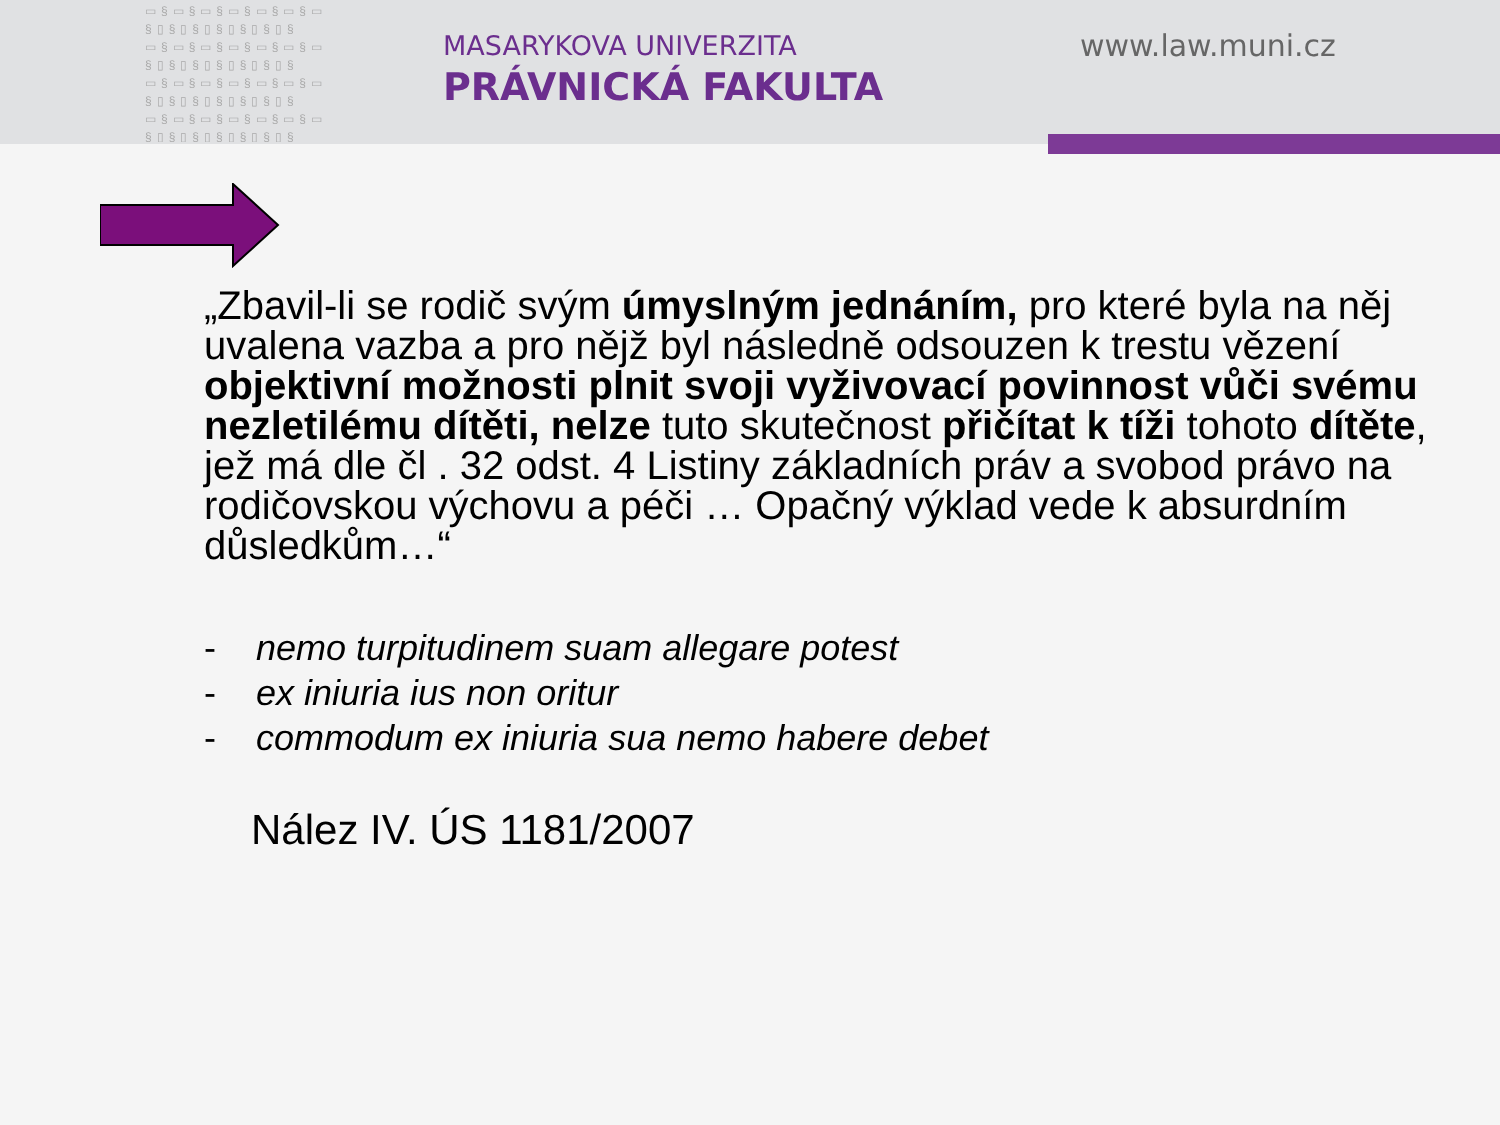▭§▭§▭§▭§▭§▭§▭ §▯§▯§▯§▯§▯§▯§ ▭§▭§▭§▭§▭§▭§▭ §▯§▯§▯§▯§▯§▯§ ▭§▭§▭§▭§▭§▭§▭ §▯§▯§▯§▯§▯§▯§ ▭§▭§▭§▭§▭§▭§▭ §▯§▯§▯§▯§▯§▯§
MASARYKOVA UNIVERZITA
PRÁVNICKÁ FAKULTA
www.law.muni.cz
„Zbavil-li se rodič svým úmyslným jednáním, pro které byla na něj uvalena vazba a pro nějž byl následně odsouzen k trestu vězení objektivní možnosti plnit svoji vyživovací povinnost vůči svému nezletilému dítěti, nelze tuto skutečnost přičítat k tíži tohoto dítěte, jež má dle čl . 32 odst. 4 Listiny základních práv a svobod právo na rodičovskou výchovu a péči … Opačný výklad vede k absurdním důsledkům…“
- nemo turpitudinem suam allegare potest
- ex iniuria ius non oritur
- commodum ex iniuria sua nemo habere debet
Nález IV. ÚS 1181/2007